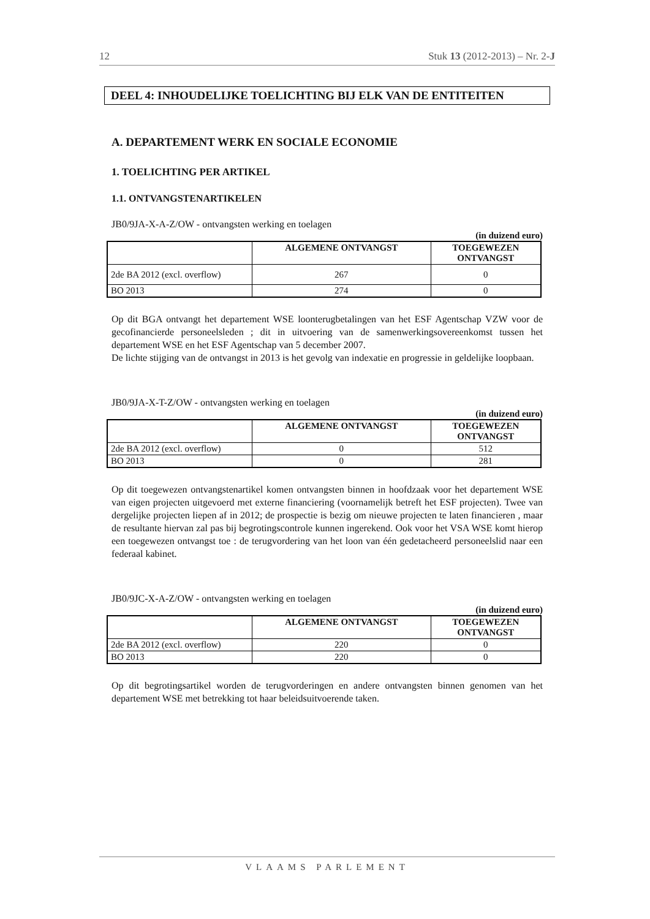12 Stuk 13 (2012-2013) – Nr. 2-J
DEEL 4: INHOUDELIJKE TOELICHTING BIJ ELK VAN DE ENTITEITEN
A. DEPARTEMENT WERK EN SOCIALE ECONOMIE
1. TOELICHTING PER ARTIKEL
1.1. ONTVANGSTENARTIKELEN
JB0/9JA-X-A-Z/OW - ontvangsten werking en toelagen
(in duizend euro)
| | ALGEMENE ONTVANGST | TOEGEWEZEN ONTVANGST |
| --- | --- | --- |
| 2de BA 2012 (excl. overflow) | 267 | 0 |
| BO 2013 | 274 | 0 |
Op dit BGA ontvangt het departement WSE loonterugbetalingen van het ESF Agentschap VZW voor de gecofinancierde personeelsleden ; dit in uitvoering van de samenwerkingsovereenkomst tussen het departement WSE en het ESF Agentschap van 5 december 2007.
De lichte stijging van de ontvangst in 2013 is het gevolg van indexatie en progressie in geldelijke loopbaan.
JB0/9JA-X-T-Z/OW - ontvangsten werking en toelagen
(in duizend euro)
| | ALGEMENE ONTVANGST | TOEGEWEZEN ONTVANGST |
| --- | --- | --- |
| 2de BA 2012 (excl. overflow) | 0 | 512 |
| BO 2013 | 0 | 281 |
Op dit toegewezen ontvangstenartikel komen ontvangsten binnen in hoofdzaak voor het departement WSE van eigen projecten uitgevoerd met externe financiering (voornamelijk betreft het ESF projecten). Twee van dergelijke projecten liepen af in 2012; de prospectie is bezig om nieuwe projecten te laten financieren , maar de resultante hiervan zal pas bij begrotingscontrole kunnen ingerekend. Ook voor het VSA WSE komt hierop een toegewezen ontvangst toe : de terugvordering van het loon van één gedetacheerd personeelslid naar een federaal kabinet.
JB0/9JC-X-A-Z/OW - ontvangsten werking en toelagen
(in duizend euro)
| | ALGEMENE ONTVANGST | TOEGEWEZEN ONTVANGST |
| --- | --- | --- |
| 2de BA 2012 (excl. overflow) | 220 | 0 |
| BO 2013 | 220 | 0 |
Op dit begrotingsartikel worden de terugvorderingen en andere ontvangsten binnen genomen van het departement WSE met betrekking tot haar beleidsuitvoerende taken.
VLAAMS PARLEMENT